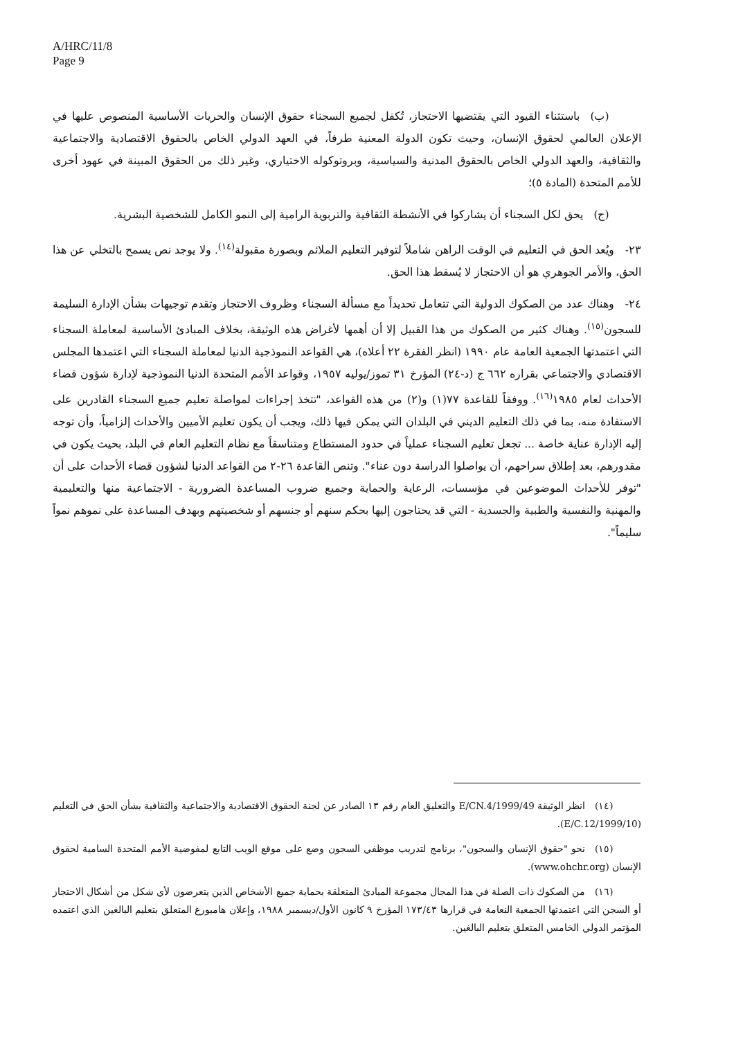A/HRC/11/8
Page 9
   (ب) باستثناء القيود التي يقتضيها الاحتجاز، تُكفل لجميع السجناء حقوق الإنسان والحريات الأساسية المنصوص عليها في الإعلان العالمي لحقوق الإنسان، وحيث تكون الدولة المعنية طرفاً، في العهد الدولي الخاص بالحقوق الاقتصادية والاجتماعية والثقافية، والعهد الدولي الخاص بالحقوق المدنية والسياسية، وبروتوكوله الاختياري، وغير ذلك من الحقوق المبينة في عهود أخرى للأمم المتحدة (المادة ٥)؛
   (ج) يحق لكل السجناء أن يشاركوا في الأنشطة الثقافية والتربوية الرامية إلى النمو الكامل للشخصية البشرية.
٢٣- ويُعد الحق في التعليم في الوقت الراهن شاملاً لتوفير التعليم الملائم وبصورة مقبولة<sup>(١٤)</sup>. ولا يوجد نص يسمح بالتخلي عن هذا الحق، والأمر الجوهري هو أن الاحتجاز لا يُسقط هذا الحق.
٢٤- وهناك عدد من الصكوك الدولية التي تتعامل تحديداً مع مسألة السجناء وظروف الاحتجاز وتقدم توجيهات بشأن الإدارة السليمة للسجون<sup>(١٥)</sup>. وهناك كثير من الصكوك من هذا القبيل إلا أن أهمها لأغراض هذه الوثيقة، بخلاف المبادئ الأساسية لمعاملة السجناء التي اعتمدتها الجمعية العامة عام ١٩٩٠ (انظر الفقرة ٢٢ أعلاه)، هي القواعد النموذجية الدنيا لمعاملة السجناء التي اعتمدها المجلس الاقتصادي والاجتماعي بقراره ٦٦٢ ج (د-٢٤) المؤرخ ٣١ تموز/يوليه ١٩٥٧، وقواعد الأمم المتحدة الدنيا النموذجية لإدارة شؤون قضاء الأحداث لعام ١٩٨٥<sup>(١٦)</sup>. ووفقاً للقاعدة ٧٧(١) و(٢) من هذه القواعد، "تتخذ إجراءات لمواصلة تعليم جميع السجناء القادرين على الاستفادة منه، بما في ذلك التعليم الديني في البلدان التي يمكن فيها ذلك، ويجب أن يكون تعليم الأميين والأحداث إلزامياً، وأن توجه إليه الإدارة عناية خاصة ... تجعل تعليم السجناء عملياً في حدود المستطاع ومتناسقاً مع نظام التعليم العام في البلد، بحيث يكون في مقدورهم، بعد إطلاق سراحهم، أن يواصلوا الدراسة دون عناء". وتنص القاعدة ٢٦-٢ من القواعد الدنيا لشؤون قضاء الأحداث على أن "توفر للأحداث الموضوعين في مؤسسات، الرعاية والحماية وجميع ضروب المساعدة الضرورية - الاجتماعية منها والتعليمية والمهنية والنفسية والطبية والجسدية - التي قد يحتاجون إليها بحكم سنهم أو جنسهم أو شخصيتهم وبهدف المساعدة على نموهم نمواً سليماً".
   (١٤) انظر الوثيقة E/CN.4/1999/49 والتعليق العام رقم ١٣ الصادر عن لجنة الحقوق الاقتصادية والاجتماعية والثقافية بشأن الحق في التعليم (E/C.12/1999/10).
   (١٥) نحو "حقوق الإنسان والسجون"، برنامج لتدريب موظفي السجون وضع على موقع الويب التابع لمفوضية الأمم المتحدة السامية لحقوق الإنسان (www.ohchr.org).
   (١٦) من الصكوك ذات الصلة في هذا المجال مجموعة المبادئ المتعلقة بحماية جميع الأشخاص الذين يتعرضون لأي شكل من أشكال الاحتجاز أو السجن التي اعتمدتها الجمعية النعامة في قرارها ١٧٣/٤٣ المؤرخ ٩ كانون الأول/ديسمبر ١٩٨٨، وإعلان هامبورغ المتعلق بتعليم البالغين الذي اعتمده المؤتمر الدولي الخامس المتعلق بتعليم البالغين.